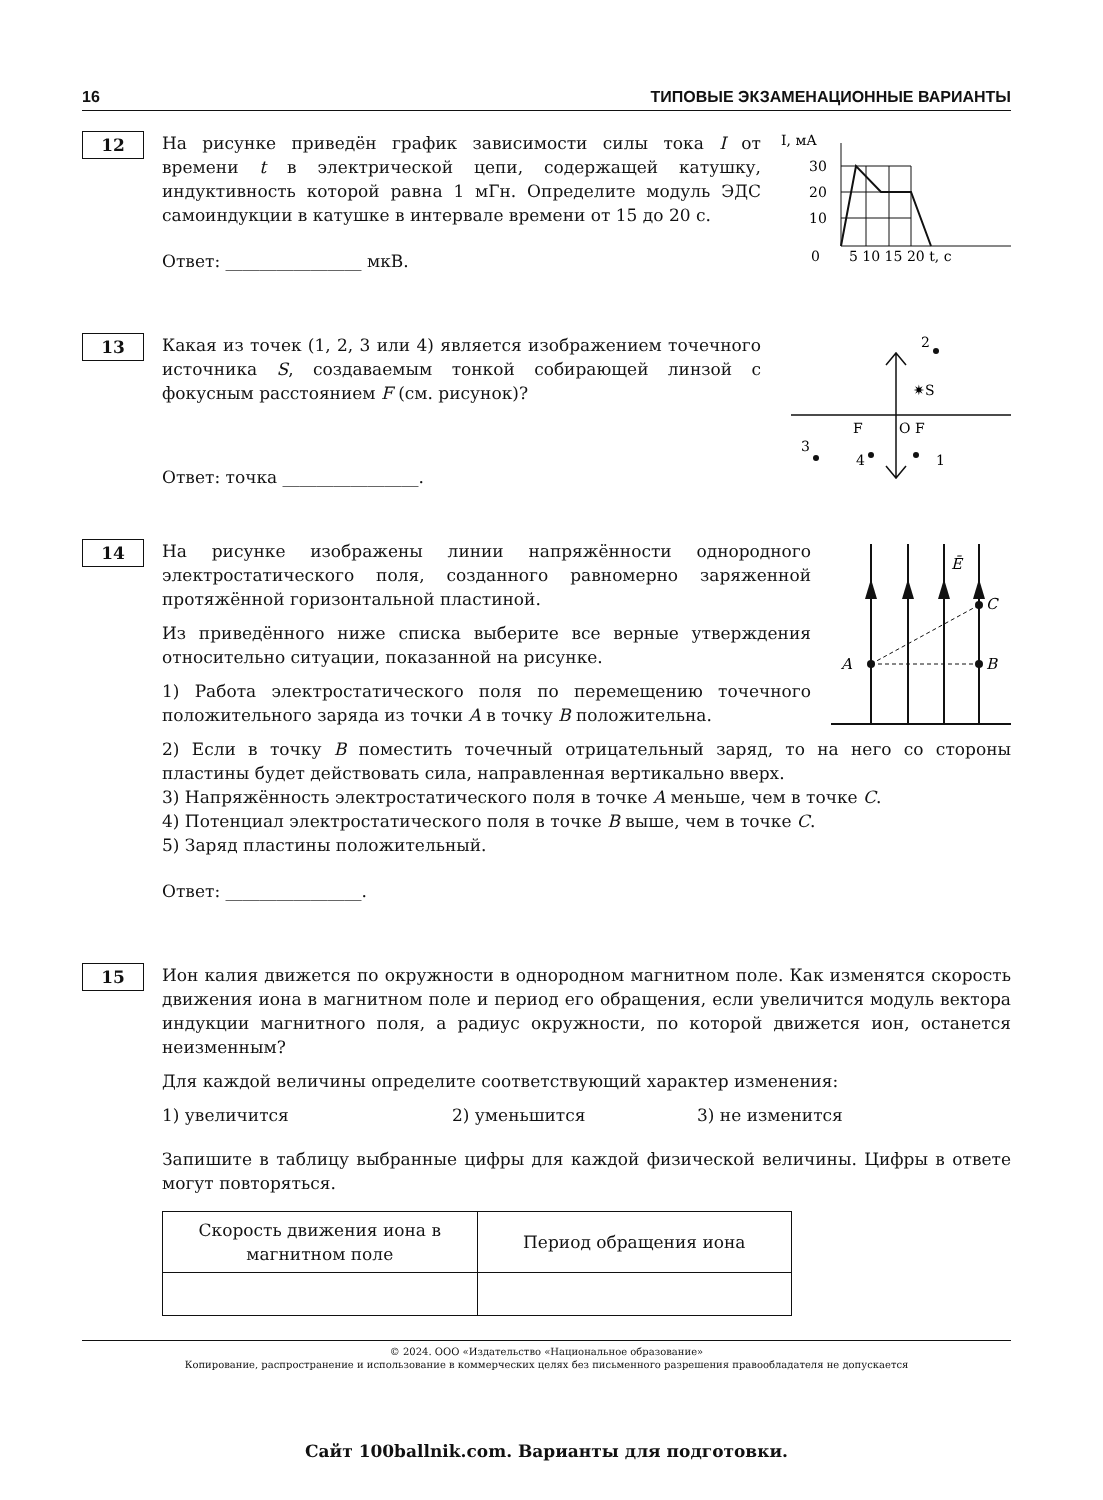16 ТИПОВЫЕ ЭКЗАМЕНАЦИОННЫЕ ВАРИАНТЫ
12
На рисунке приведён график зависимости силы тока I от времени t в электрической цепи, содержащей катушку, индуктивность которой равна 1 мГн. Определите модуль ЭДС самоиндукции в катушке в интервале времени от 15 до 20 с.
Ответ: ________________ мкВ.
I, мА
30
20
10
0
5 10 15 20 t, с
13
Какая из точек (1, 2, 3 или 4) является изображением точечного источника S, создаваемым тонкой собирающей линзой с фокусным расстоянием F (см. рисунок)?
Ответ: точка ________________.
2
✷S
F
O F
3
4
1
14
На рисунке изображены линии напряжённости однородного электростатического поля, созданного равномерно заряженной протяжённой горизонтальной пластиной.
Из приведённого ниже списка выберите все верные утверждения относительно ситуации, показанной на рисунке.
1) Работа электростатического поля по перемещению точечного положительного заряда из точки A в точку B положительна.
Ē
C
A
B
2) Если в точку B поместить точечный отрицательный заряд, то на него со стороны пластины будет действовать сила, направленная вертикально вверх.
3) Напряжённость электростатического поля в точке A меньше, чем в точке C.
4) Потенциал электростатического поля в точке B выше, чем в точке C.
5) Заряд пластины положительный.
Ответ: ________________.
15
Ион калия движется по окружности в однородном магнитном поле. Как изменятся скорость движения иона в магнитном поле и период его обращения, если увеличится модуль вектора индукции магнитного поля, а радиус окружности, по которой движется ион, останется неизменным?
Для каждой величины определите соответствующий характер изменения:
1) увеличится 2) уменьшится 3) не изменится
Запишите в таблицу выбранные цифры для каждой физической величины. Цифры в ответе могут повторяться.
| Скорость движения иона в магнитном поле | Период обращения иона |
| --- | --- |
© 2024. ООО «Издательство «Национальное образование»
Копирование, распространение и использование в коммерческих целях без письменного разрешения правообладателя не допускается
Сайт 100ballnik.com. Варианты для подготовки.